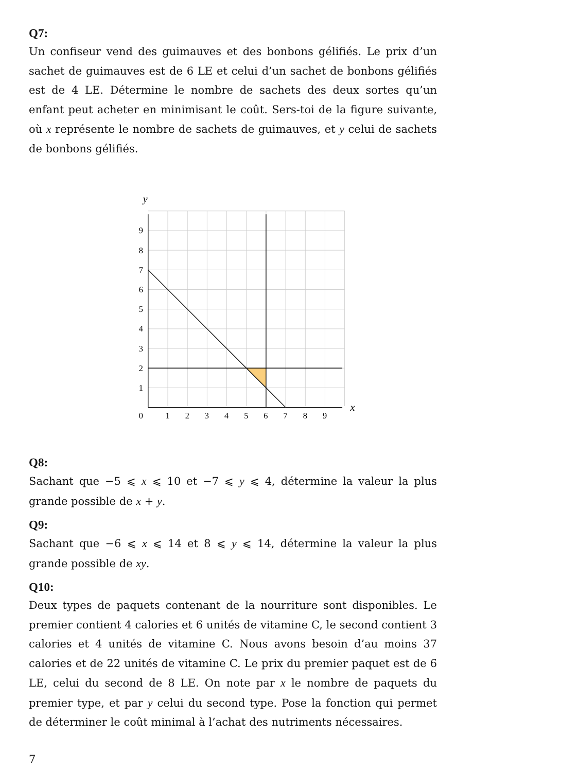Q7:
Un confiseur vend des guimauves et des bonbons gélifiés. Le prix d’un sachet de guimauves est de 6 LE et celui d’un sachet de bonbons gélifiés est de 4 LE. Détermine le nombre de sachets des deux sortes qu’un enfant peut acheter en minimisant le coût. Sers-toi de la figure suivante, où x représente le nombre de sachets de guimauves, et y celui de sachets de bonbons gélifiés.
y
x
0
1
2
3
4
5
6
7
8
9
1
2
3
4
5
6
7
8
9
Q8:
Sachant que −5 ⩽ x ⩽ 10 et −7 ⩽ y ⩽ 4, détermine la valeur la plus grande possible de x + y.
Q9:
Sachant que −6 ⩽ x ⩽ 14 et 8 ⩽ y ⩽ 14, détermine la valeur la plus grande possible de xy.
Q10:
Deux types de paquets contenant de la nourriture sont disponibles. Le premier contient 4 calories et 6 unités de vitamine C, le second contient 3 calories et 4 unités de vitamine C. Nous avons besoin d’au moins 37 calories et de 22 unités de vitamine C. Le prix du premier paquet est de 6 LE, celui du second de 8 LE. On note par x le nombre de paquets du premier type, et par y celui du second type. Pose la fonction qui permet de déterminer le coût minimal à l’achat des nutriments nécessaires.
7